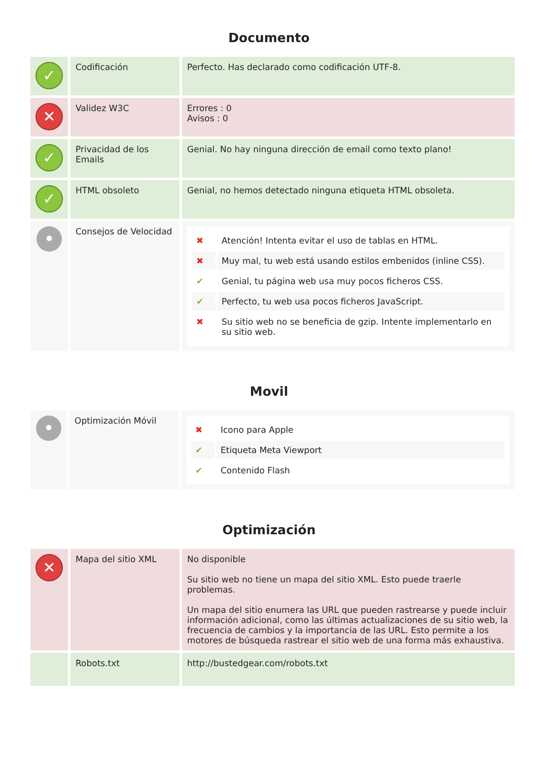Documento
| ✓ | Codificación | Perfecto. Has declarado como codificación UTF-8. |
| ✕ | Validez W3C | Errores : 0 Avisos : 0 |
| ✓ | Privacidad de los Emails | Genial. No hay ninguna dirección de email como texto plano! |
| ✓ | HTML obsoleto | Genial, no hemos detectado ninguna etiqueta HTML obsoleta. |
| • | Consejos de Velocidad | / ✖ / Atención! Intenta evitar el uso de tablas en HTML. / / ✖ / Muy mal, tu web está usando estilos embenidos (inline CSS). / / ✔ / Genial, tu página web usa muy pocos ficheros CSS. / / ✔ / Perfecto, tu web usa pocos ficheros JavaScript. / / ✖ / Su sitio web no se beneficia de gzip. Intente implementarlo en su sitio web. / |
Movil
| • | Optimización Móvil | / ✖ / Icono para Apple / / ✔ / Etiqueta Meta Viewport / / ✔ / Contenido Flash / |
Optimización
| ✕ | Mapa del sitio XML | No disponible Su sitio web no tiene un mapa del sitio XML. Esto puede traerle problemas. Un mapa del sitio enumera las URL que pueden rastrearse y puede incluir información adicional, como las últimas actualizaciones de su sitio web, la frecuencia de cambios y la importancia de las URL. Esto permite a los motores de búsqueda rastrear el sitio web de una forma más exhaustiva. |
| | Robots.txt | http://bustedgear.com/robots.txt |